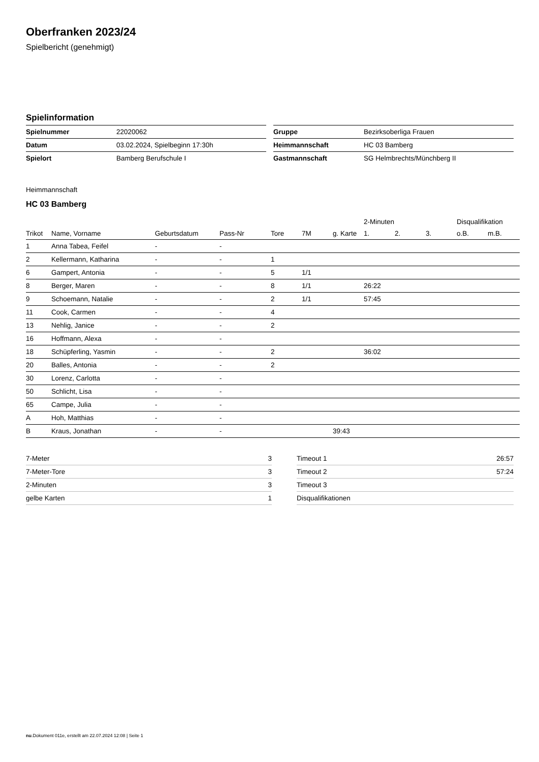Oberfranken 2023/24
Spielbericht (genehmigt)
Spielinformation
| Spielnummer | 22020062 |
| Datum | 03.02.2024, Spielbeginn 17:30h |
| Spielort | Bamberg Berufschule I |
| Gruppe | Bezirksoberliga Frauen |
| Heimmannschaft | HC 03 Bamberg |
| Gastmannschaft | SG Helmbrechts/Münchberg II |
Heimmannschaft
HC 03 Bamberg
| | | | | | | | 2-Minuten | | | Disqualifikation | |
| --- | --- | --- | --- | --- | --- | --- | --- | --- | --- | --- | --- |
| Trikot | Name, Vorname | Geburtsdatum | Pass-Nr | Tore | 7M | g. Karte | 1. | 2. | 3. | o.B. | m.B. |
| 1 | Anna Tabea, Feifel | - | - | | | | | | | | |
| 2 | Kellermann, Katharina | - | - | 1 | | | | | | | |
| 6 | Gampert, Antonia | - | - | 5 | 1/1 | | | | | | |
| 8 | Berger, Maren | - | - | 8 | 1/1 | | 26:22 | | | | |
| 9 | Schoemann, Natalie | - | - | 2 | 1/1 | | 57:45 | | | | |
| 11 | Cook, Carmen | - | - | 4 | | | | | | | |
| 13 | Nehlig, Janice | - | - | 2 | | | | | | | |
| 16 | Hoffmann, Alexa | - | - | | | | | | | | |
| 18 | Schüpferling, Yasmin | - | - | 2 | | | 36:02 | | | | |
| 20 | Balles, Antonia | - | - | 2 | | | | | | | |
| 30 | Lorenz, Carlotta | - | - | | | | | | | | |
| 50 | Schlicht, Lisa | - | - | | | | | | | | |
| 65 | Campe, Julia | - | - | | | | | | | | |
| A | Hoh, Matthias | - | - | | | | | | | | |
| B | Kraus, Jonathan | - | - | | | 39:43 | | | | | |
| 7-Meter | 3 |
| 7-Meter-Tore | 3 |
| 2-Minuten | 3 |
| gelbe Karten | 1 |
| Timeout 1 | 26:57 |
| Timeout 2 | 57:24 |
| Timeout 3 | |
| Disqualifikationen | |
nu.Dokument 011e, erstellt am 22.07.2024 12:08 | Seite 1